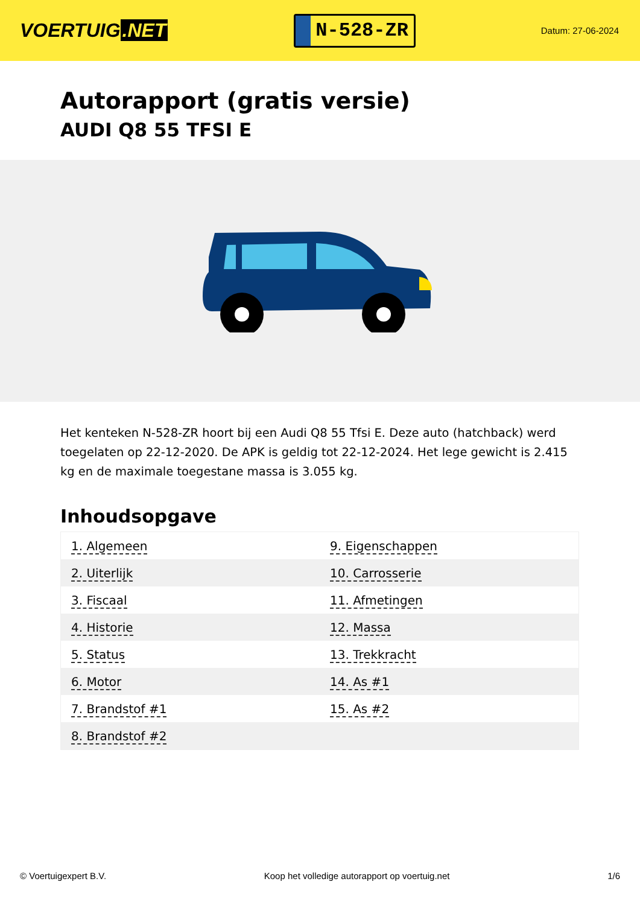VOERTUIG.NET
N-528-ZR
Datum: 27-06-2024
Autorapport (gratis versie)
AUDI Q8 55 TFSI E
Het kenteken N-528-ZR hoort bij een Audi Q8 55 Tfsi E. Deze auto (hatchback) werd toegelaten op 22-12-2020. De APK is geldig tot 22-12-2024. Het lege gewicht is 2.415 kg en de maximale toegestane massa is 3.055 kg.
Inhoudsopgave
| 1. Algemeen | 9. Eigenschappen |
| 2. Uiterlijk | 10. Carrosserie |
| 3. Fiscaal | 11. Afmetingen |
| 4. Historie | 12. Massa |
| 5. Status | 13. Trekkracht |
| 6. Motor | 14. As #1 |
| 7. Brandstof #1 | 15. As #2 |
| 8. Brandstof #2 | |
© Voertuigexpert B.V. Koop het volledige autorapport op voertuig.net
1/6